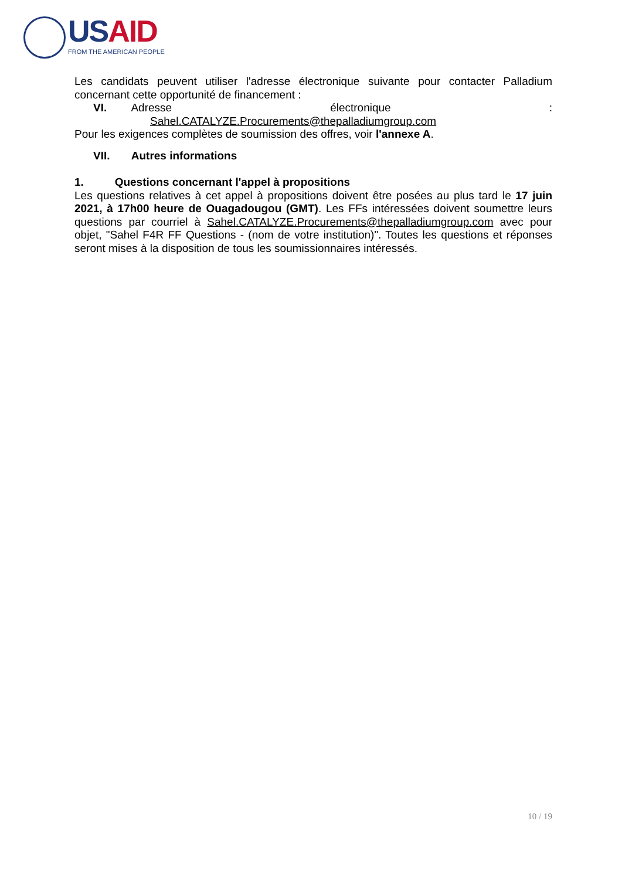USAID
FROM THE AMERICAN PEOPLE
Les candidats peuvent utiliser l'adresse électronique suivante pour contacter Palladium concernant cette opportunité de financement :
VI. Adresse électronique:
Sahel.CATALYZE.Procurements@thepalladiumgroup.com
Pour les exigences complètes de soumission des offres, voir l'annexe A.
VII. Autres informations
1. Questions concernant l'appel à propositions
Les questions relatives à cet appel à propositions doivent être posées au plus tard le 17 juin 2021, à 17h00 heure de Ouagadougou (GMT). Les FFs intéressées doivent soumettre leurs questions par courriel à Sahel.CATALYZE.Procurements@thepalladiumgroup.com avec pour objet, "Sahel F4R FF Questions - (nom de votre institution)". Toutes les questions et réponses seront mises à la disposition de tous les soumissionnaires intéressés.
10 / 19